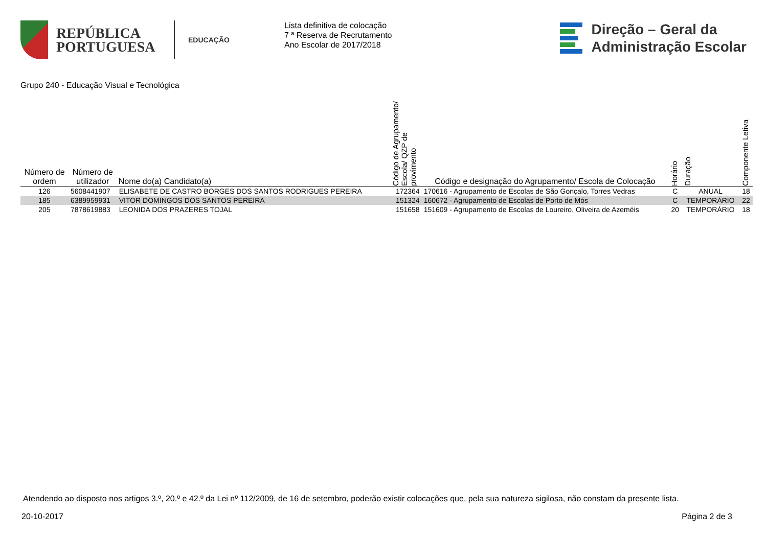REPÚBLICA
PORTUGUESA
EDUCAÇÃO
Lista definitiva de colocação
7 ª Reserva de Recrutamento
Ano Escolar de 2017/2018
Direção – Geral da
Administração Escolar
Grupo 240 - Educação Visual e Tecnológica
| Número de ordem | Número de utilizador | Nome do(a) Candidato(a) | Código de Agrupamento/ Escola/ QZP de provimento | Código e designação do Agrupamento/ Escola de Colocação | Horário | Duração | Componente Letiva |
| --- | --- | --- | --- | --- | --- | --- | --- |
| 126 | 5608441907 | ELISABETE DE CASTRO BORGES DOS SANTOS RODRIGUES PEREIRA | 172364 | 170616 - Agrupamento de Escolas de São Gonçalo, Torres Vedras | C | ANUAL | 18 |
| 185 | 6389959931 | VITOR DOMINGOS DOS SANTOS PEREIRA | 151324 | 160672 - Agrupamento de Escolas de Porto de Mós | C | TEMPORÁRIO | 22 |
| 205 | 7878619883 | LEONIDA DOS PRAZERES TOJAL | 151658 | 151609 - Agrupamento de Escolas de Loureiro, Oliveira de Azeméis | 20 | TEMPORÁRIO | 18 |
Atendendo ao disposto nos artigos 3.º, 20.º e 42.º da Lei nº 112/2009, de 16 de setembro, poderão existir colocações que, pela sua natureza sigilosa, não constam da presente lista.
20-10-2017 Página 2 de 3